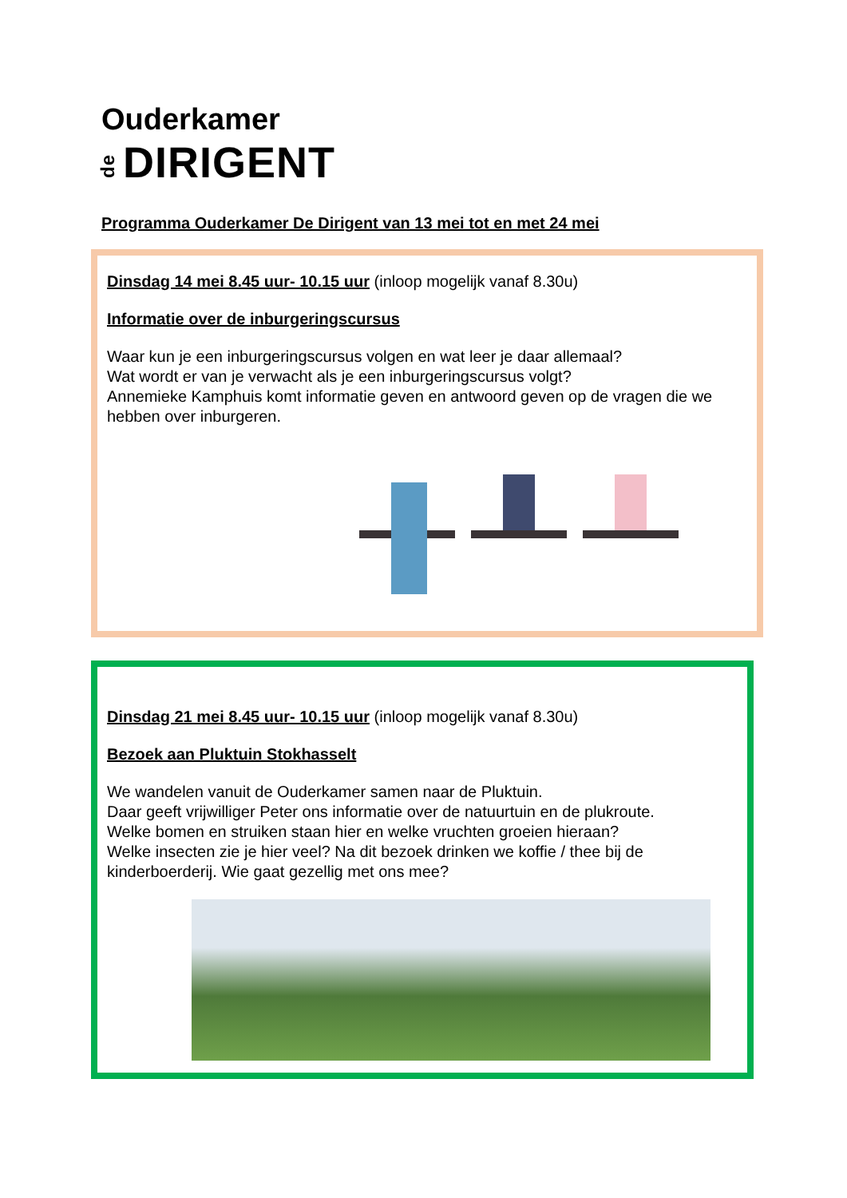Ouderkamer
de DIRIGENT
Programma Ouderkamer De Dirigent van 13 mei tot en met 24 mei
Dinsdag 14 mei 8.45 uur- 10.15 uur (inloop mogelijk vanaf 8.30u)
Informatie over de inburgeringscursus
Waar kun je een inburgeringscursus volgen en wat leer je daar allemaal?
Wat wordt er van je verwacht als je een inburgeringscursus volgt?
Annemieke Kamphuis komt informatie geven en antwoord geven op de vragen die we hebben over inburgeren.
Dinsdag 21 mei 8.45 uur- 10.15 uur (inloop mogelijk vanaf 8.30u)
Bezoek aan Pluktuin Stokhasselt
We wandelen vanuit de Ouderkamer samen naar de Pluktuin.
Daar geeft vrijwilliger Peter ons informatie over de natuurtuin en de plukroute.
Welke bomen en struiken staan hier en welke vruchten groeien hieraan?
Welke insecten zie je hier veel? Na dit bezoek drinken we koffie / thee bij de kinderboerderij. Wie gaat gezellig met ons mee?